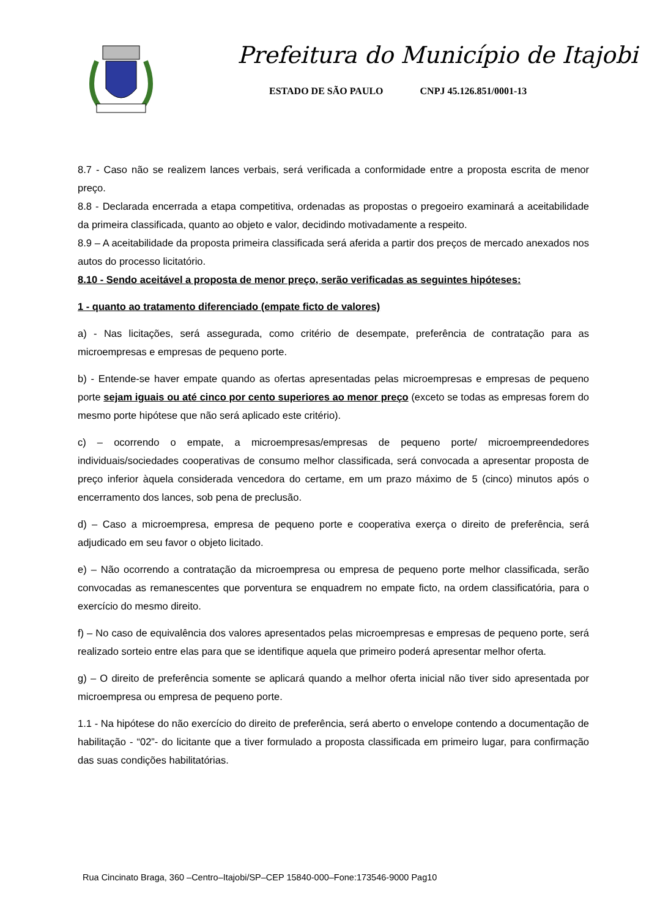Prefeitura do Município de Itajobi
ESTADO DE SÃO PAULO CNPJ 45.126.851/0001-13
8.7 - Caso não se realizem lances verbais, será verificada a conformidade entre a proposta escrita de menor preço.
8.8 - Declarada encerrada a etapa competitiva, ordenadas as propostas o pregoeiro examinará a aceitabilidade da primeira classificada, quanto ao objeto e valor, decidindo motivadamente a respeito.
8.9 – A aceitabilidade da proposta primeira classificada será aferida a partir dos preços de mercado anexados nos autos do processo licitatório.
8.10 - Sendo aceitável a proposta de menor preço, serão verificadas as seguintes hipóteses:
1 - quanto ao tratamento diferenciado (empate ficto de valores)
a) - Nas licitações, será assegurada, como critério de desempate, preferência de contratação para as microempresas e empresas de pequeno porte.
b) - Entende-se haver empate quando as ofertas apresentadas pelas microempresas e empresas de pequeno porte sejam iguais ou até cinco por cento superiores ao menor preço (exceto se todas as empresas forem do mesmo porte hipótese que não será aplicado este critério).
c) – ocorrendo o empate, a microempresas/empresas de pequeno porte/ microempreendedores individuais/sociedades cooperativas de consumo melhor classificada, será convocada a apresentar proposta de preço inferior àquela considerada vencedora do certame, em um prazo máximo de 5 (cinco) minutos após o encerramento dos lances, sob pena de preclusão.
d) – Caso a microempresa, empresa de pequeno porte e cooperativa exerça o direito de preferência, será adjudicado em seu favor o objeto licitado.
e) – Não ocorrendo a contratação da microempresa ou empresa de pequeno porte melhor classificada, serão convocadas as remanescentes que porventura se enquadrem no empate ficto, na ordem classificatória, para o exercício do mesmo direito.
f) – No caso de equivalência dos valores apresentados pelas microempresas e empresas de pequeno porte, será realizado sorteio entre elas para que se identifique aquela que primeiro poderá apresentar melhor oferta.
g) – O direito de preferência somente se aplicará quando a melhor oferta inicial não tiver sido apresentada por microempresa ou empresa de pequeno porte.
1.1 - Na hipótese do não exercício do direito de preferência, será aberto o envelope contendo a documentação de habilitação - “02”- do licitante que a tiver formulado a proposta classificada em primeiro lugar, para confirmação das suas condições habilitatórias.
Rua Cincinato Braga, 360 –Centro–Itajobi/SP–CEP 15840-000–Fone:173546-9000 Pag10